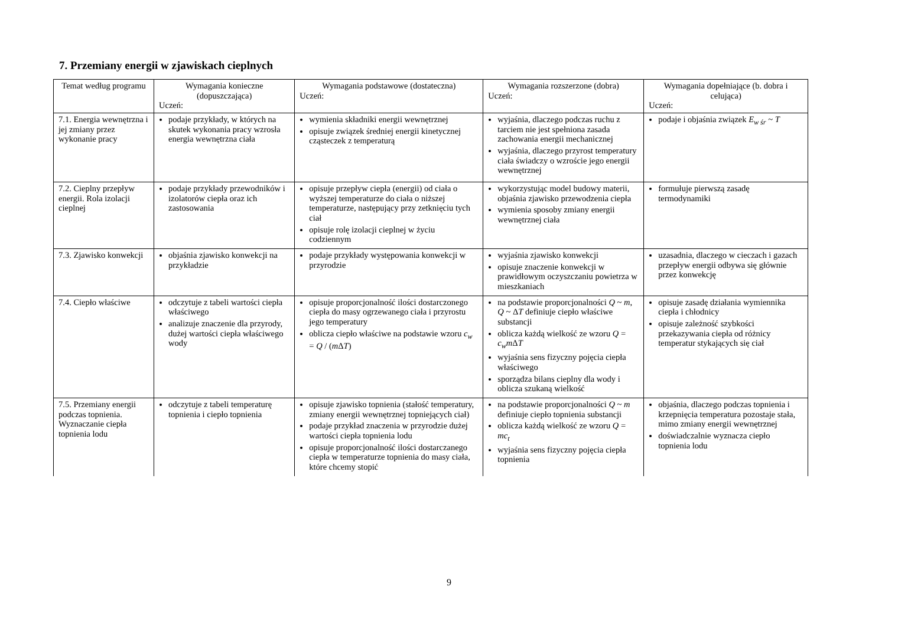7. Przemiany energii w zjawiskach cieplnych
| Temat według programu | Wymagania konieczne (dopuszczająca) Uczeń: | Wymagania podstawowe (dostateczna) Uczeń: | Wymagania rozszerzone (dobra) Uczeń: | Wymagania dopełniające (b. dobra i celująca) Uczeń: |
| --- | --- | --- | --- | --- |
| 7.1. Energia wewnętrzna i jej zmiany przez wykonanie pracy | podaje przykłady, w których na skutek wykonania pracy wzrosła energia wewnętrzna ciała | wymienia składniki energii wewnętrznej opisuje związek średniej energii kinetycznej cząsteczek z temperaturą | wyjaśnia, dlaczego podczas ruchu z tarciem nie jest spełniona zasada zachowania energii mechanicznej wyjaśnia, dlaczego przyrost temperatury ciała świadczy o wzroście jego energii wewnętrznej | podaje i objaśnia związek E<sub>w śr</sub> ~ T |
| 7.2. Cieplny przepływ energii. Rola izolacji cieplnej | podaje przykłady przewodników i izolatorów ciepła oraz ich zastosowania | opisuje przepływ ciepła (energii) od ciała o wyższej temperaturze do ciała o niższej temperaturze, następujący przy zetknięciu tych ciał opisuje rolę izolacji cieplnej w życiu codziennym | wykorzystując model budowy materii, objaśnia zjawisko przewodzenia ciepła wymienia sposoby zmiany energii wewnętrznej ciała | formułuje pierwszą zasadę termodynamiki |
| 7.3. Zjawisko konwekcji | objaśnia zjawisko konwekcji na przykładzie | podaje przykłady występowania konwekcji w przyrodzie | wyjaśnia zjawisko konwekcji opisuje znaczenie konwekcji w prawidłowym oczyszczaniu powietrza w mieszkaniach | uzasadnia, dlaczego w cieczach i gazach przepływ energii odbywa się głównie przez konwekcję |
| 7.4. Ciepło właściwe | odczytuje z tabeli wartości ciepła właściwego analizuje znaczenie dla przyrody, dużej wartości ciepła właściwego wody | opisuje proporcjonalność ilości dostarczonego ciepła do masy ogrzewanego ciała i przyrostu jego temperatury oblicza ciepło właściwe na podstawie wzoru c<sub>w</sub> = Q / ( m Δ T ) | na podstawie proporcjonalności Q ~ m , Q ~ Δ T definiuje ciepło właściwe substancji oblicza każdą wielkość ze wzoru Q = c<sub>w</sub>m Δ T wyjaśnia sens fizyczny pojęcia ciepła właściwego sporządza bilans cieplny dla wody i oblicza szukaną wielkość | opisuje zasadę działania wymiennika ciepła i chłodnicy opisuje zależność szybkości przekazywania ciepła od różnicy temperatur stykających się ciał |
| 7.5. Przemiany energii podczas topnienia. Wyznaczanie ciepła topnienia lodu | odczytuje z tabeli temperaturę topnienia i ciepło topnienia | opisuje zjawisko topnienia (stałość temperatury, zmiany energii wewnętrznej topniejących ciał) podaje przykład znaczenia w przyrodzie dużej wartości ciepła topnienia lodu opisuje proporcjonalność ilości dostarczanego ciepła w temperaturze topnienia do masy ciała, które chcemy stopić | na podstawie proporcjonalności Q ~ m definiuje ciepło topnienia substancji oblicza każdą wielkość ze wzoru Q = mc<sub>t</sub> wyjaśnia sens fizyczny pojęcia ciepła topnienia | objaśnia, dlaczego podczas topnienia i krzepnięcia temperatura pozostaje stała, mimo zmiany energii wewnętrznej doświadczalnie wyznacza ciepło topnienia lodu |
9